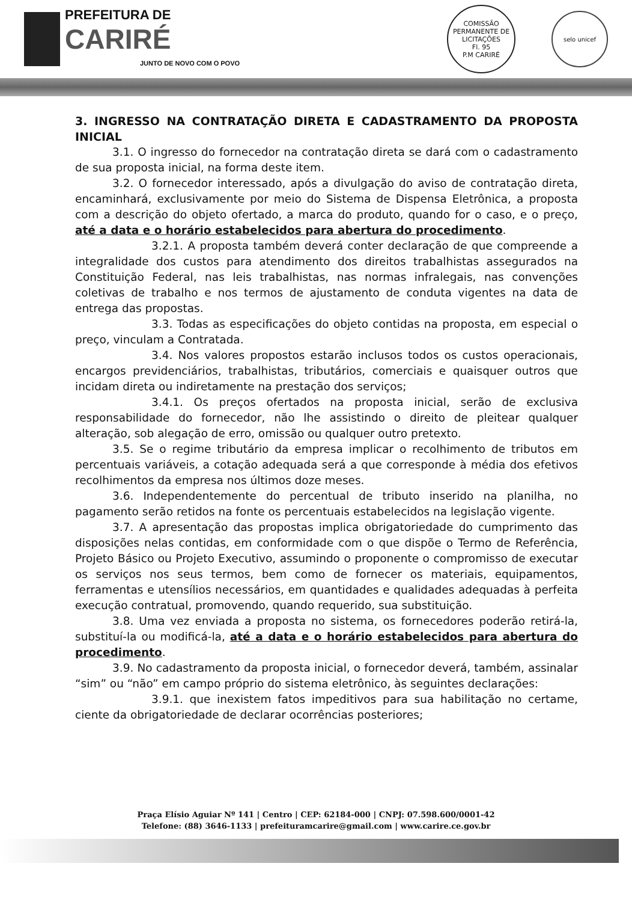PREFEITURA DE
CARIRÉ
JUNTO DE NOVO COM O POVO
COMISSÃO PERMANENTE DE LICITAÇÕES
Fl. 95
P.M CARIRÉ
selo unicef
3. INGRESSO NA CONTRATAÇÃO DIRETA E CADASTRAMENTO DA PROPOSTA INICIAL
3.1. O ingresso do fornecedor na contratação direta se dará com o cadastramento de sua proposta inicial, na forma deste item.
3.2. O fornecedor interessado, após a divulgação do aviso de contratação direta, encaminhará, exclusivamente por meio do Sistema de Dispensa Eletrônica, a proposta com a descrição do objeto ofertado, a marca do produto, quando for o caso, e o preço, até a data e o horário estabelecidos para abertura do procedimento.
3.2.1. A proposta também deverá conter declaração de que compreende a integralidade dos custos para atendimento dos direitos trabalhistas assegurados na Constituição Federal, nas leis trabalhistas, nas normas infralegais, nas convenções coletivas de trabalho e nos termos de ajustamento de conduta vigentes na data de entrega das propostas.
3.3. Todas as especificações do objeto contidas na proposta, em especial o preço, vinculam a Contratada.
3.4. Nos valores propostos estarão inclusos todos os custos operacionais, encargos previdenciários, trabalhistas, tributários, comerciais e quaisquer outros que incidam direta ou indiretamente na prestação dos serviços;
3.4.1. Os preços ofertados na proposta inicial, serão de exclusiva responsabilidade do fornecedor, não lhe assistindo o direito de pleitear qualquer alteração, sob alegação de erro, omissão ou qualquer outro pretexto.
3.5. Se o regime tributário da empresa implicar o recolhimento de tributos em percentuais variáveis, a cotação adequada será a que corresponde à média dos efetivos recolhimentos da empresa nos últimos doze meses.
3.6. Independentemente do percentual de tributo inserido na planilha, no pagamento serão retidos na fonte os percentuais estabelecidos na legislação vigente.
3.7. A apresentação das propostas implica obrigatoriedade do cumprimento das disposições nelas contidas, em conformidade com o que dispõe o Termo de Referência, Projeto Básico ou Projeto Executivo, assumindo o proponente o compromisso de executar os serviços nos seus termos, bem como de fornecer os materiais, equipamentos, ferramentas e utensílios necessários, em quantidades e qualidades adequadas à perfeita execução contratual, promovendo, quando requerido, sua substituição.
3.8. Uma vez enviada a proposta no sistema, os fornecedores poderão retirá-la, substituí-la ou modificá-la, até a data e o horário estabelecidos para abertura do procedimento.
3.9. No cadastramento da proposta inicial, o fornecedor deverá, também, assinalar “sim” ou “não” em campo próprio do sistema eletrônico, às seguintes declarações:
3.9.1. que inexistem fatos impeditivos para sua habilitação no certame, ciente da obrigatoriedade de declarar ocorrências posteriores;
Praça Elísio Aguiar Nº 141 | Centro | CEP: 62184-000 | CNPJ: 07.598.600/0001-42
Telefone: (88) 3646-1133 | prefeituramcarire@gmail.com | www.carire.ce.gov.br